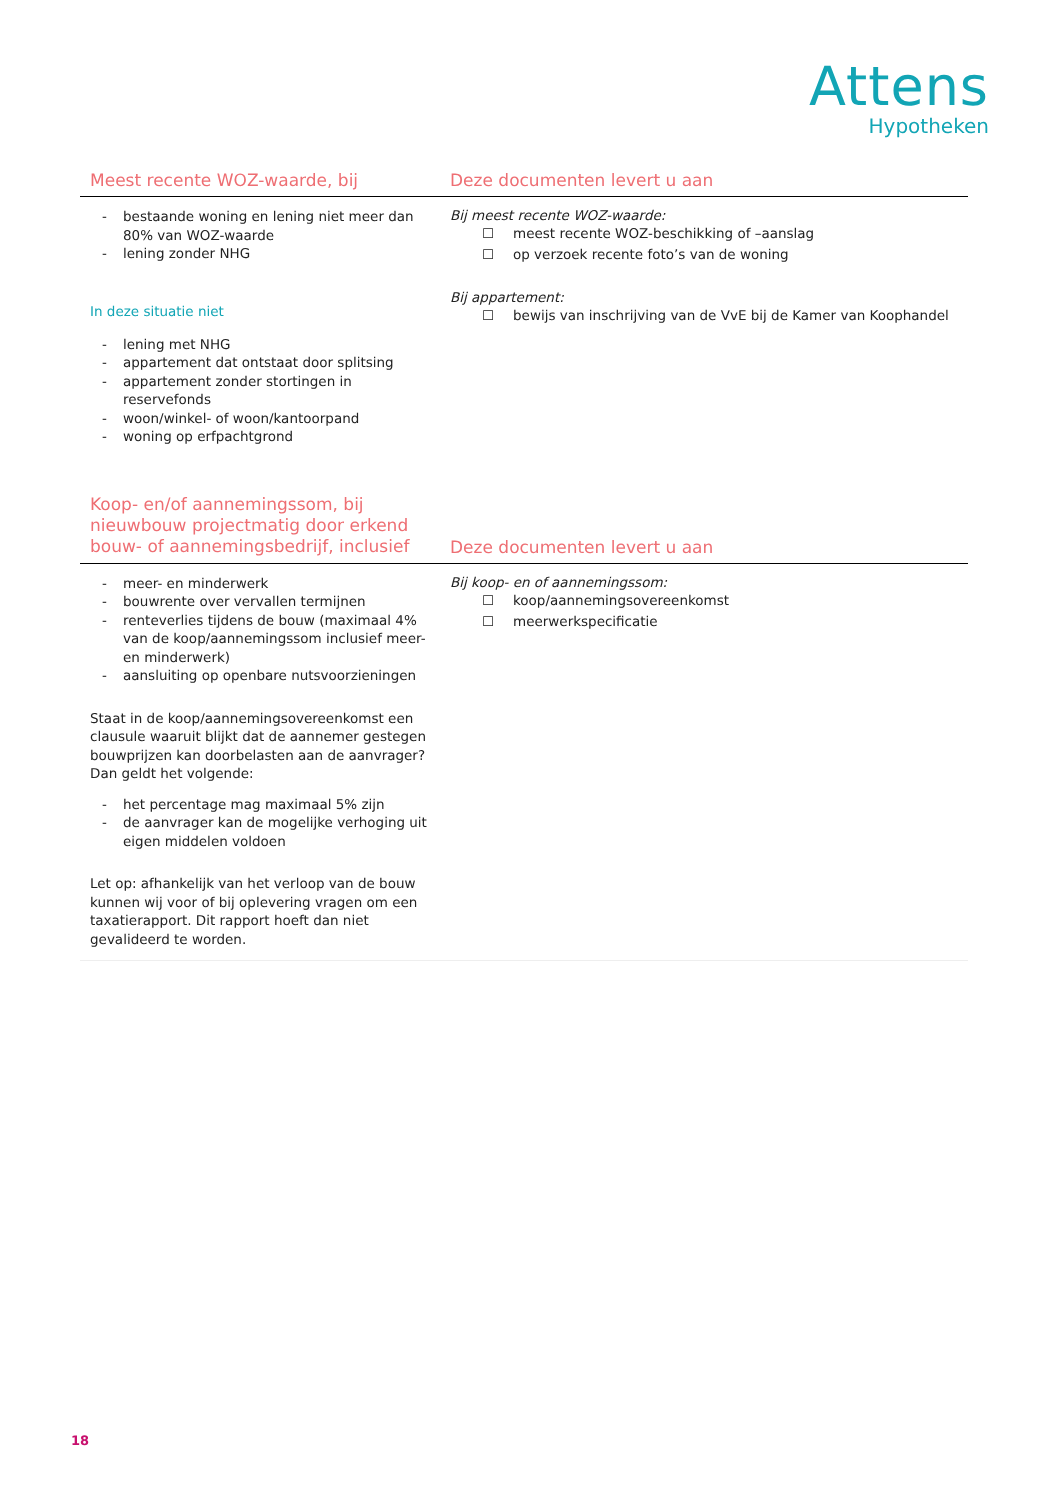Attens
Hypotheken
| Meest recente WOZ-waarde, bij | Deze documenten levert u aan |
| --- | --- |
| - bestaande woning en lening niet meer dan 80% van WOZ-waarde - lening zonder NHG In deze situatie niet - lening met NHG - appartement dat ontstaat door splitsing - appartement zonder stortingen in reservefonds - woon/winkel- of woon/kantoorpand - woning op erfpachtgrond | Bij meest recente WOZ-waarde: ☐ meest recente WOZ-beschikking of –aanslag ☐ op verzoek recente foto’s van de woning Bij appartement: ☐ bewijs van inschrijving van de VvE bij de Kamer van Koophandel |
| Koop- en/of aannemingssom, bij nieuwbouw projectmatig door erkend bouw- of aannemingsbedrijf, inclusief | Deze documenten levert u aan |
| - meer- en minderwerk - bouwrente over vervallen termijnen - renteverlies tijdens de bouw (maximaal 4% van de koop/aannemingssom inclusief meer- en minderwerk) - aansluiting op openbare nutsvoorzieningen Staat in de koop/aannemingsovereenkomst een clausule waaruit blijkt dat de aannemer gestegen bouwprijzen kan doorbelasten aan de aanvrager? Dan geldt het volgende: - het percentage mag maximaal 5% zijn - de aanvrager kan de mogelijke verhoging uit eigen middelen voldoen Let op: afhankelijk van het verloop van de bouw kunnen wij voor of bij oplevering vragen om een taxatierapport. Dit rapport hoeft dan niet gevalideerd te worden. | Bij koop- en of aannemingssom: ☐ koop/aannemingsovereenkomst ☐ meerwerkspecificatie |
18